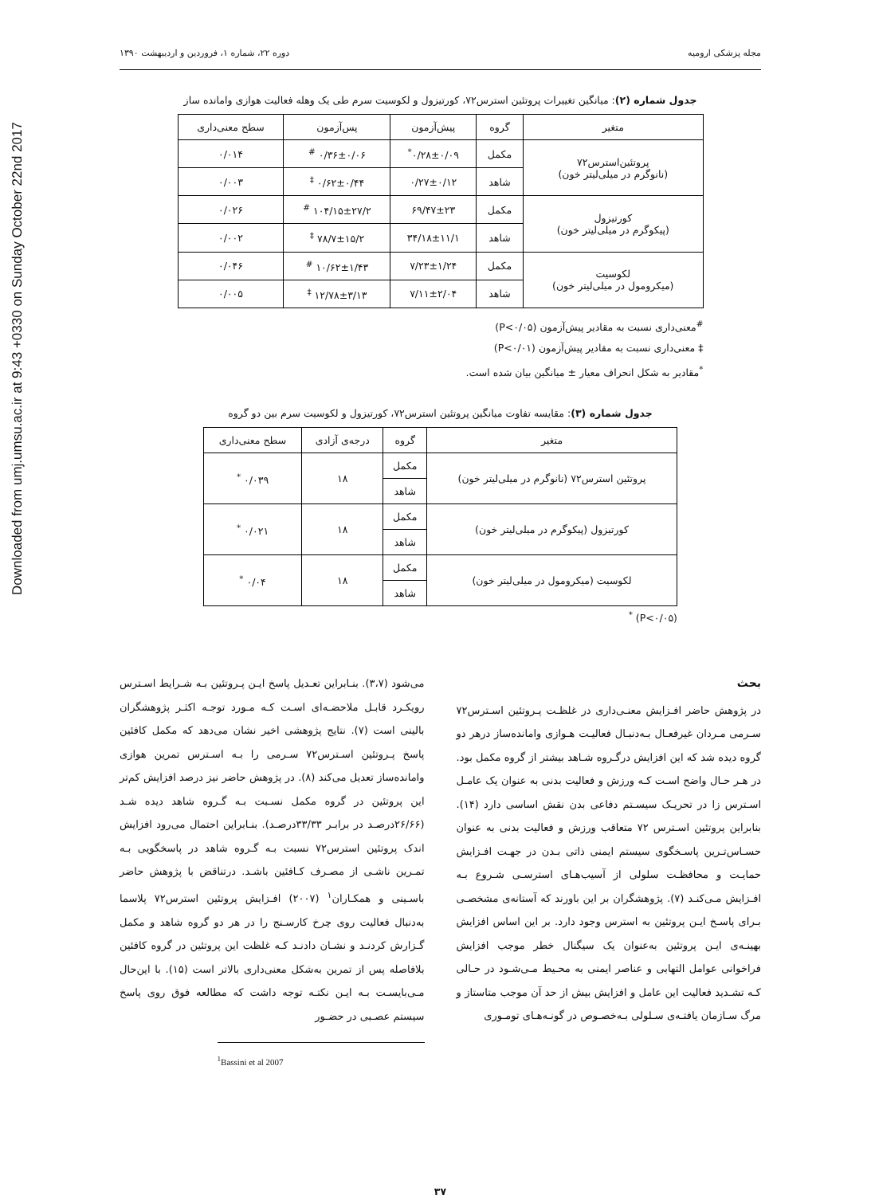Downloaded from umj.umsu.ac.ir at 9:43 +0330 on Sunday October 22nd 2017
مجله پزشکی ارومیه دوره ۲۲، شماره ۱، فروردین و اردیبهشت ۱۳۹۰
جدول شماره (۲): میانگین تغییرات پروتئین استرس۷۲، کورتیزول و لکوسیت سرم طی یک وهله فعالیت هوازی وامانده ساز
| متغیر | گروه | پیش‌آزمون | پس‌آزمون | سطح معنی‌داری |
| --- | --- | --- | --- | --- |
| پروتئین‌استرس۷۲ (نانوگرم در میلی‌لیتر خون) | مکمل | ۰/۲۸±۰/۰۹<sup>*</sup> | ۰/۳۶±۰/۰۶ <sup>#</sup> | ۰/۰۱۴ |
| | شاهد | ۰/۲۷±۰/۱۲ | ۰/۶۲±۰/۴۴ <sup>‡</sup> | ۰/۰۰۳ |
| کورتیزول (پیکوگرم در میلی‌لیتر خون) | مکمل | ۶۹/۴۷±۲۳ | ۱۰۴/۱۵±۲۷/۲ <sup>#</sup> | ۰/۰۲۶ |
| | شاهد | ۳۴/۱۸±۱۱/۱ | ۷۸/۷±۱۵/۲ <sup>‡</sup> | ۰/۰۰۲ |
| لکوسیت (میکرومول در میلی‌لیتر خون) | مکمل | ۷/۲۳±۱/۲۴ | ۱۰/۶۲±۱/۴۳ <sup>#</sup> | ۰/۰۴۶ |
| | شاهد | ۷/۱۱±۲/۰۴ | ۱۲/۷۸±۳/۱۳ <sup>‡</sup> | ۰/۰۰۵ |
<sup>#</sup> معنی‌داری نسبت به مقادیر پیش‌آزمون (P<۰/۰۵)
‡ معنی‌داری نسبت به مقادیر پیش‌آزمون (P<۰/۰۱)
<sup>*</sup> مقادیر به شکل انحراف معیار ± میانگین بیان شده است.
جدول شماره (۳): مقایسه تفاوت میانگین پروتئین استرس۷۲، کورتیزول و لکوسیت سرم بین دو گروه
| متغیر | گروه | درجه‌ی آزادی | سطح معنی‌داری |
| --- | --- | --- | --- |
| پروتئین استرس۷۲ (نانوگرم در میلی‌لیتر خون) | مکمل | ۱۸ | ۰/۰۳۹ <sup>*</sup> |
| | شاهد | | |
| کورتیزول (پیکوگرم در میلی‌لیتر خون) | مکمل | ۱۸ | ۰/۰۲۱ <sup>*</sup> |
| | شاهد | | |
| لکوسیت (میکرومول در میلی‌لیتر خون) | مکمل | ۱۸ | ۰/۰۴ <sup>*</sup> |
| | شاهد | | |
(P<۰/۰۵) <sup>*</sup>
بحث
در پژوهش حاضر افـزایش معنـی‌داری در غلظـت پـروتئین اسـترس۷۲ سـرمی مـردان غیرفعـال بـه‌دنبـال فعالیـت هـوازی وامانده‌ساز درهر دو گروه دیده شد که این افزایش درگـروه شـاهد بیشتر از گروه مکمل بود. در هـر حـال واضح اسـت کـه ورزش و فعالیت بدنی به عنوان یک عامـل اسـترس زا در تحریـک سیسـتم دفاعی بدن نقش اساسی دارد (۱۴). بنابراین پروتئین اسـترس ۷۲ متعاقب ورزش و فعالیت بدنی به عنوان حسـاس‌تـرین پاسـخگوی سیستم ایمنی ذاتی بـدن در جهـت افـزایش حمایـت و محافظـت سلولی از آسیب‌هـای استرسـی شـروع بـه افـزایش مـی‌کنـد (۷). پژوهشگران بر این باورند که آستانه‌ی مشخصـی بـرای پاسـخ ایـن پروتئین به استرس وجود دارد. بر این اساس افزایش بهینـه‌ی ایـن پروتئین به‌عنوان یک سیگنال خطر موجب افزایش فراخوانی عوامل التهابی و عناصر ایمنی به محـیط مـی‌شـود در حـالی کـه تشـدید فعالیت این عامل و افزایش بیش از حد آن موجب متاستاز و مرگ سـازمان یافتـه‌ی سـلولی بـه‌خصـوص در گونـه‌هـای تومـوری
می‌شود (۳،۷). بنـابراین تعـدیل پاسخ ایـن پـروتئین بـه شـرایط اسـترس رویکـرد قابـل ملاحضـه‌ای اسـت کـه مـورد توجـه اکثـر پژوهشگران بالینی است (۷). نتایج پژوهشی اخیر نشان می‌دهد که مکمل کافئین پاسخ پـروتئین اسـترس۷۲ سـرمی را بـه اسـترس تمرین هوازی وامانده‌ساز تعدیل می‌کند (۸). در پژوهش حاضر نیز درصد افزایش کم‌تر این پروتئین در گروه مکمل نسـبت بـه گـروه شاهد دیده شـد (۲۶/۶۶درصـد در برابـر ۳۳/۳۳درصـد). بنـابراین احتمال می‌رود افزایش اندک پروتئین استرس۷۲ نسبت بـه گـروه شاهد در پاسخگویی بـه تمـرین ناشـی از مصـرف کـافئین باشـد. درتناقض با پژوهش حاضر باسـینی و همکـاران<sup>۱</sup> (۲۰۰۷) افـزایش پروتئین استرس۷۲ پلاسما به‌دنبال فعالیت روی چرخ کارسـنج را در هر دو گروه شاهد و مکمل گـزارش کردنـد و نشـان دادنـد کـه غلظت این پروتئین در گروه کافئین بلافاصله پس از تمرین به‌شکل معنی‌داری بالاتر است (۱۵). با این‌حال مـی‌بایسـت بـه ایـن نکتـه توجه داشت که مطالعه فوق روی پاسخ سیستم عصـبی در حضـور
<sup>1</sup> Bassini et al 2007
۳۷